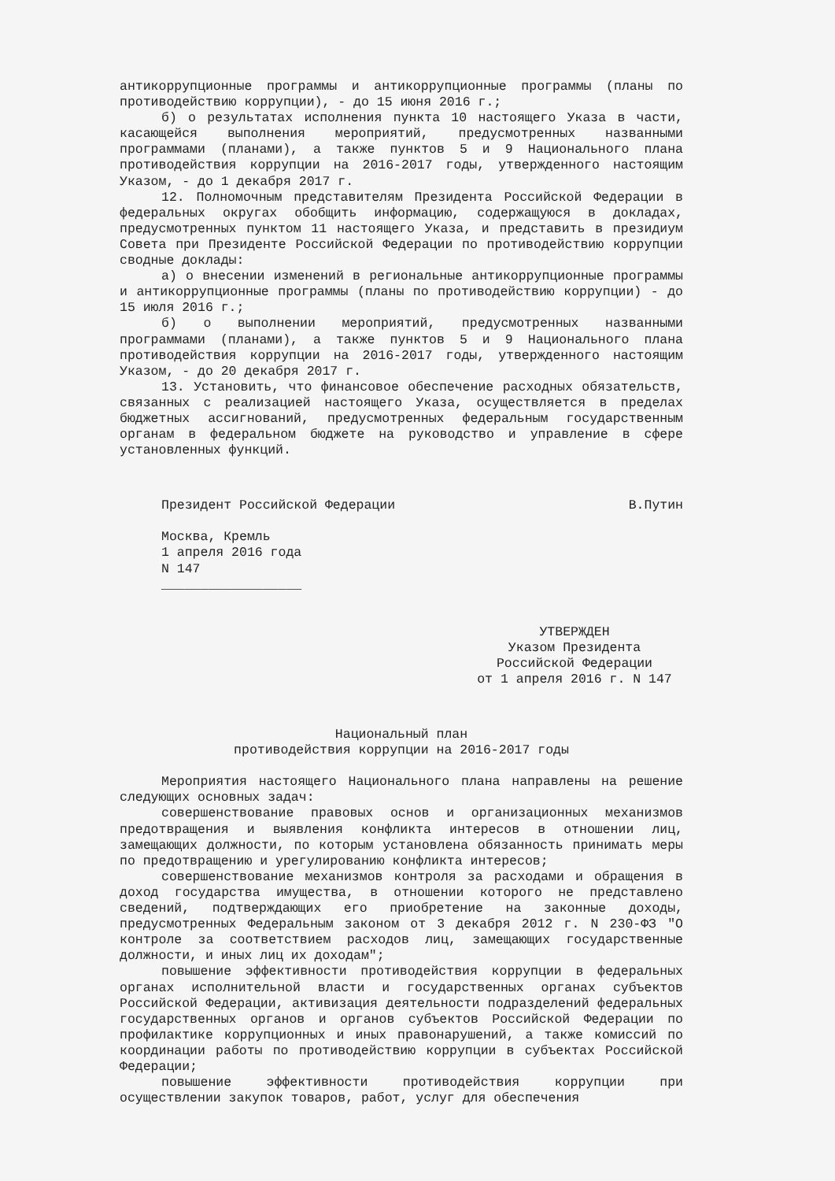антикоррупционные программы и антикоррупционные программы (планы по противодействию коррупции), - до 15 июня 2016 г.;
б) о результатах исполнения пункта 10 настоящего Указа в части, касающейся выполнения мероприятий, предусмотренных названными программами (планами), а также пунктов 5 и 9 Национального плана противодействия коррупции на 2016-2017 годы, утвержденного настоящим Указом, - до 1 декабря 2017 г.
12. Полномочным представителям Президента Российской Федерации в федеральных округах обобщить информацию, содержащуюся в докладах, предусмотренных пунктом 11 настоящего Указа, и представить в президиум Совета при Президенте Российской Федерации по противодействию коррупции сводные доклады:
а) о внесении изменений в региональные антикоррупционные программы и антикоррупционные программы (планы по противодействию коррупции) - до 15 июля 2016 г.;
б) о выполнении мероприятий, предусмотренных названными программами (планами), а также пунктов 5 и 9 Национального плана противодействия коррупции на 2016-2017 годы, утвержденного настоящим Указом, - до 20 декабря 2017 г.
13. Установить, что финансовое обеспечение расходных обязательств, связанных с реализацией настоящего Указа, осуществляется в пределах бюджетных ассигнований, предусмотренных федеральным государственным органам в федеральном бюджете на руководство и управление в сфере установленных функций.
Президент Российской Федерации В.Путин
Москва, Кремль
1 апреля 2016 года
N 147
__________________
УТВЕРЖДЕН
Указом Президента
Российской Федерации
от 1 апреля 2016 г. N 147
Национальный план
противодействия коррупции на 2016-2017 годы
Мероприятия настоящего Национального плана направлены на решение следующих основных задач:
совершенствование правовых основ и организационных механизмов предотвращения и выявления конфликта интересов в отношении лиц, замещающих должности, по которым установлена обязанность принимать меры по предотвращению и урегулированию конфликта интересов;
совершенствование механизмов контроля за расходами и обращения в доход государства имущества, в отношении которого не представлено сведений, подтверждающих его приобретение на законные доходы, предусмотренных Федеральным законом от 3 декабря 2012 г. N 230-ФЗ "О контроле за соответствием расходов лиц, замещающих государственные должности, и иных лиц их доходам";
повышение эффективности противодействия коррупции в федеральных органах исполнительной власти и государственных органах субъектов Российской Федерации, активизация деятельности подразделений федеральных государственных органов и органов субъектов Российской Федерации по профилактике коррупционных и иных правонарушений, а также комиссий по координации работы по противодействию коррупции в субъектах Российской Федерации;
повышение эффективности противодействия коррупции при осуществлении закупок товаров, работ, услуг для обеспечения